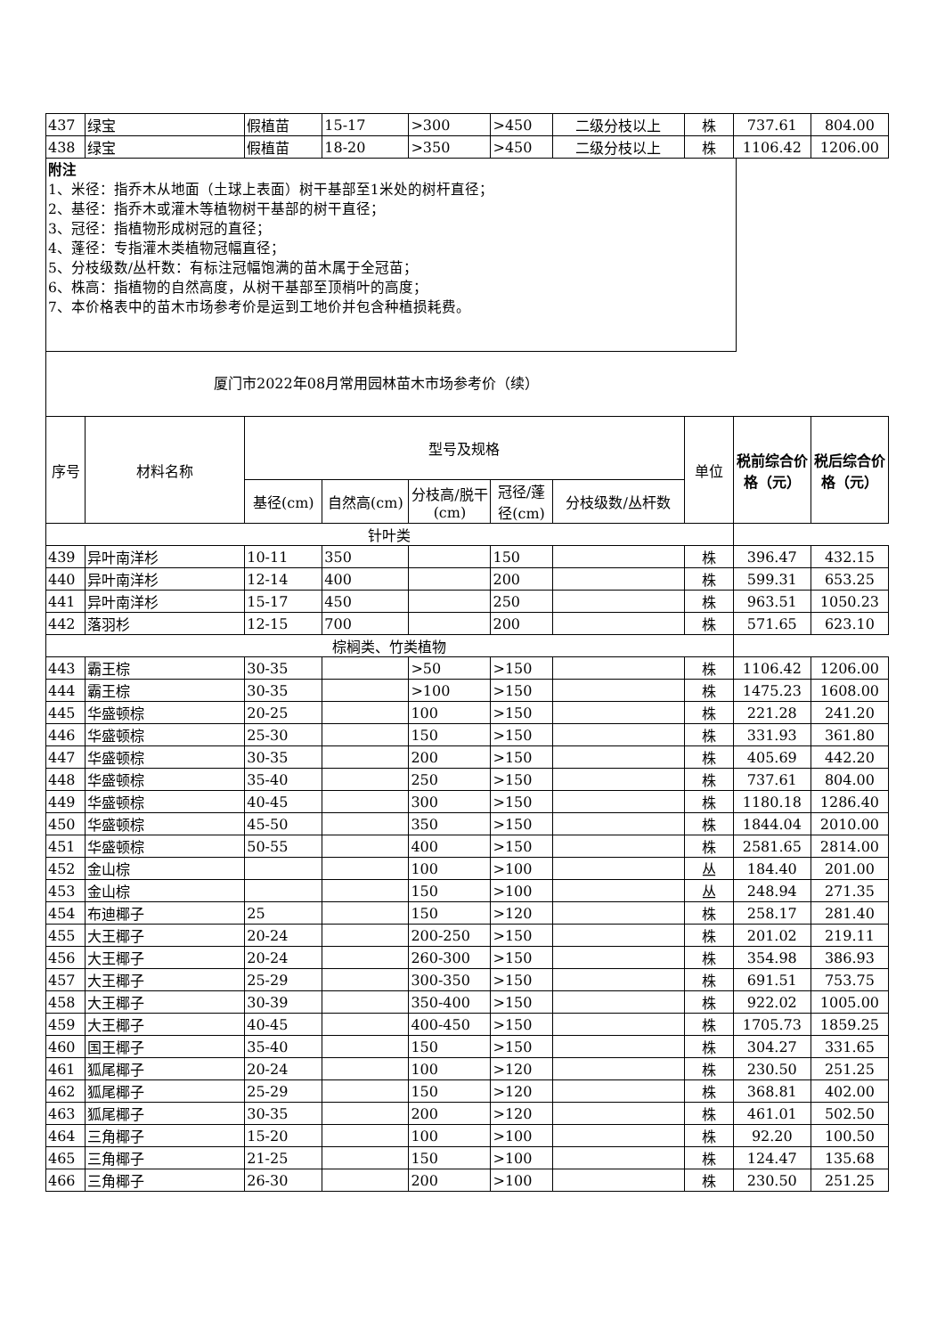| 437 | 绿宝 | 假植苗 | 15-17 | >300 | >450 | 二级分枝以上 | 株 | 737.61 | 804.00 |
| 438 | 绿宝 | 假植苗 | 18-20 | >350 | >450 | 二级分枝以上 | 株 | 1106.42 | 1206.00 |
附注
1、米径：指乔木从地面（土球上表面）树干基部至1米处的树杆直径；
2、基径：指乔木或灌木等植物树干基部的树干直径；
3、冠径：指植物形成树冠的直径；
4、蓬径：专指灌木类植物冠幅直径；
5、分枝级数/丛杆数：有标注冠幅饱满的苗木属于全冠苗；
6、株高：指植物的自然高度，从树干基部至顶梢叶的高度；
7、本价格表中的苗木市场参考价是运到工地价并包含种植损耗费。
厦门市2022年08月常用园林苗木市场参考价（续）
| 序号 | 材料名称 | 型号及规格 | | | | | 单位 | 税前综合价格（元） | 税后综合价格（元） |
| --- | --- | --- | --- | --- | --- | --- | --- | --- | --- |
| | | 基径(cm) | 自然高(cm) | 分枝高/脱干(cm) | 冠径/蓬径(cm) | 分枝级数/丛杆数 | | | |
| 针叶类 | | | | | | | | | |
| 439 | 异叶南洋杉 | 10-11 | 350 | | 150 | | 株 | 396.47 | 432.15 |
| 440 | 异叶南洋杉 | 12-14 | 400 | | 200 | | 株 | 599.31 | 653.25 |
| 441 | 异叶南洋杉 | 15-17 | 450 | | 250 | | 株 | 963.51 | 1050.23 |
| 442 | 落羽杉 | 12-15 | 700 | | 200 | | 株 | 571.65 | 623.10 |
| 棕榈类、竹类植物 | | | | | | | | | |
| 443 | 霸王棕 | 30-35 | | >50 | >150 | | 株 | 1106.42 | 1206.00 |
| 444 | 霸王棕 | 30-35 | | >100 | >150 | | 株 | 1475.23 | 1608.00 |
| 445 | 华盛顿棕 | 20-25 | | 100 | >150 | | 株 | 221.28 | 241.20 |
| 446 | 华盛顿棕 | 25-30 | | 150 | >150 | | 株 | 331.93 | 361.80 |
| 447 | 华盛顿棕 | 30-35 | | 200 | >150 | | 株 | 405.69 | 442.20 |
| 448 | 华盛顿棕 | 35-40 | | 250 | >150 | | 株 | 737.61 | 804.00 |
| 449 | 华盛顿棕 | 40-45 | | 300 | >150 | | 株 | 1180.18 | 1286.40 |
| 450 | 华盛顿棕 | 45-50 | | 350 | >150 | | 株 | 1844.04 | 2010.00 |
| 451 | 华盛顿棕 | 50-55 | | 400 | >150 | | 株 | 2581.65 | 2814.00 |
| 452 | 金山棕 | | | 100 | >100 | | 丛 | 184.40 | 201.00 |
| 453 | 金山棕 | | | 150 | >100 | | 丛 | 248.94 | 271.35 |
| 454 | 布迪椰子 | 25 | | 150 | >120 | | 株 | 258.17 | 281.40 |
| 455 | 大王椰子 | 20-24 | | 200-250 | >150 | | 株 | 201.02 | 219.11 |
| 456 | 大王椰子 | 20-24 | | 260-300 | >150 | | 株 | 354.98 | 386.93 |
| 457 | 大王椰子 | 25-29 | | 300-350 | >150 | | 株 | 691.51 | 753.75 |
| 458 | 大王椰子 | 30-39 | | 350-400 | >150 | | 株 | 922.02 | 1005.00 |
| 459 | 大王椰子 | 40-45 | | 400-450 | >150 | | 株 | 1705.73 | 1859.25 |
| 460 | 国王椰子 | 35-40 | | 150 | >150 | | 株 | 304.27 | 331.65 |
| 461 | 狐尾椰子 | 20-24 | | 100 | >120 | | 株 | 230.50 | 251.25 |
| 462 | 狐尾椰子 | 25-29 | | 150 | >120 | | 株 | 368.81 | 402.00 |
| 463 | 狐尾椰子 | 30-35 | | 200 | >120 | | 株 | 461.01 | 502.50 |
| 464 | 三角椰子 | 15-20 | | 100 | >100 | | 株 | 92.20 | 100.50 |
| 465 | 三角椰子 | 21-25 | | 150 | >100 | | 株 | 124.47 | 135.68 |
| 466 | 三角椰子 | 26-30 | | 200 | >100 | | 株 | 230.50 | 251.25 |